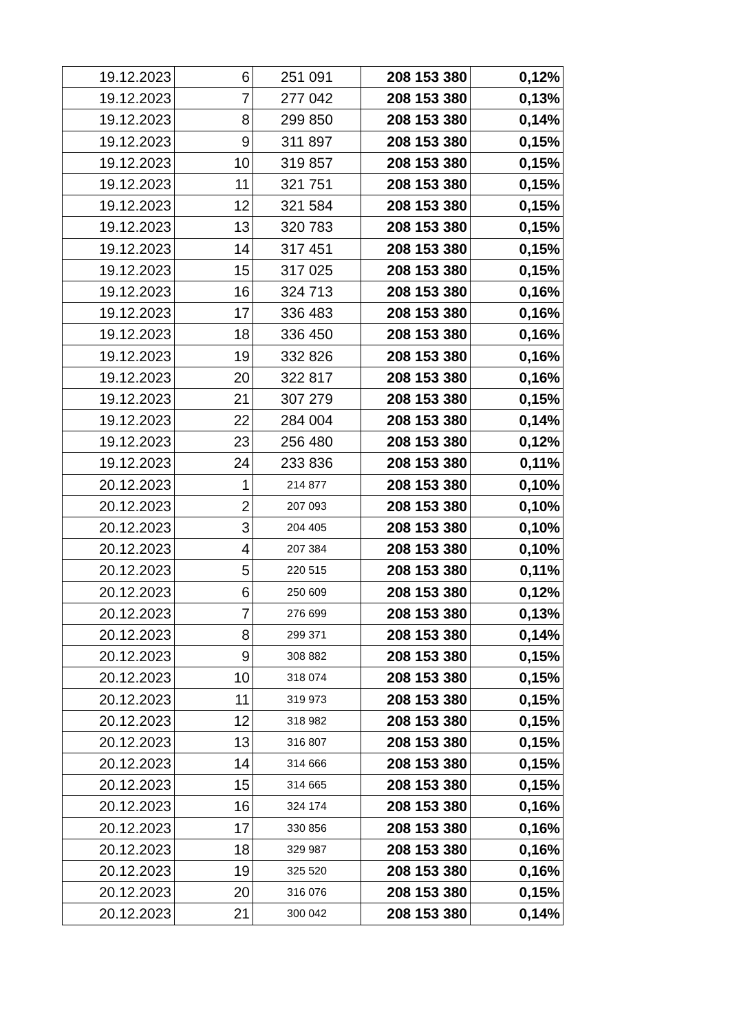| 19.12.2023 | 6 | 251 091 | 208 153 380 | 0,12% |
| 19.12.2023 | 7 | 277 042 | 208 153 380 | 0,13% |
| 19.12.2023 | 8 | 299 850 | 208 153 380 | 0,14% |
| 19.12.2023 | 9 | 311 897 | 208 153 380 | 0,15% |
| 19.12.2023 | 10 | 319 857 | 208 153 380 | 0,15% |
| 19.12.2023 | 11 | 321 751 | 208 153 380 | 0,15% |
| 19.12.2023 | 12 | 321 584 | 208 153 380 | 0,15% |
| 19.12.2023 | 13 | 320 783 | 208 153 380 | 0,15% |
| 19.12.2023 | 14 | 317 451 | 208 153 380 | 0,15% |
| 19.12.2023 | 15 | 317 025 | 208 153 380 | 0,15% |
| 19.12.2023 | 16 | 324 713 | 208 153 380 | 0,16% |
| 19.12.2023 | 17 | 336 483 | 208 153 380 | 0,16% |
| 19.12.2023 | 18 | 336 450 | 208 153 380 | 0,16% |
| 19.12.2023 | 19 | 332 826 | 208 153 380 | 0,16% |
| 19.12.2023 | 20 | 322 817 | 208 153 380 | 0,16% |
| 19.12.2023 | 21 | 307 279 | 208 153 380 | 0,15% |
| 19.12.2023 | 22 | 284 004 | 208 153 380 | 0,14% |
| 19.12.2023 | 23 | 256 480 | 208 153 380 | 0,12% |
| 19.12.2023 | 24 | 233 836 | 208 153 380 | 0,11% |
| 20.12.2023 | 1 | 214 877 | 208 153 380 | 0,10% |
| 20.12.2023 | 2 | 207 093 | 208 153 380 | 0,10% |
| 20.12.2023 | 3 | 204 405 | 208 153 380 | 0,10% |
| 20.12.2023 | 4 | 207 384 | 208 153 380 | 0,10% |
| 20.12.2023 | 5 | 220 515 | 208 153 380 | 0,11% |
| 20.12.2023 | 6 | 250 609 | 208 153 380 | 0,12% |
| 20.12.2023 | 7 | 276 699 | 208 153 380 | 0,13% |
| 20.12.2023 | 8 | 299 371 | 208 153 380 | 0,14% |
| 20.12.2023 | 9 | 308 882 | 208 153 380 | 0,15% |
| 20.12.2023 | 10 | 318 074 | 208 153 380 | 0,15% |
| 20.12.2023 | 11 | 319 973 | 208 153 380 | 0,15% |
| 20.12.2023 | 12 | 318 982 | 208 153 380 | 0,15% |
| 20.12.2023 | 13 | 316 807 | 208 153 380 | 0,15% |
| 20.12.2023 | 14 | 314 666 | 208 153 380 | 0,15% |
| 20.12.2023 | 15 | 314 665 | 208 153 380 | 0,15% |
| 20.12.2023 | 16 | 324 174 | 208 153 380 | 0,16% |
| 20.12.2023 | 17 | 330 856 | 208 153 380 | 0,16% |
| 20.12.2023 | 18 | 329 987 | 208 153 380 | 0,16% |
| 20.12.2023 | 19 | 325 520 | 208 153 380 | 0,16% |
| 20.12.2023 | 20 | 316 076 | 208 153 380 | 0,15% |
| 20.12.2023 | 21 | 300 042 | 208 153 380 | 0,14% |